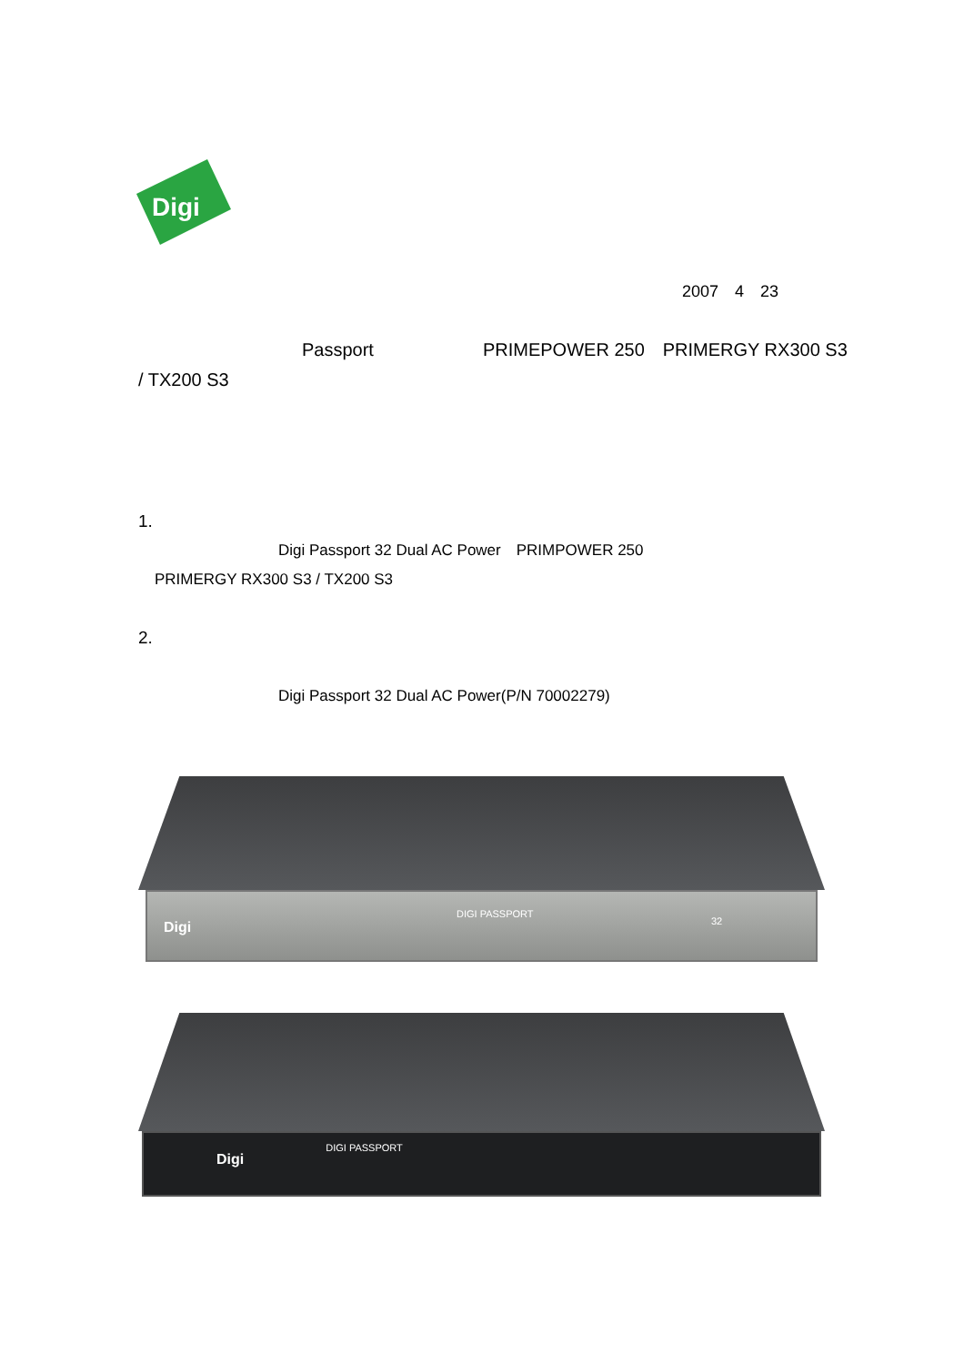Digi
2007　4　23
　　　　　　　　　Passport　　　　　　PRIMEPOWER 250　PRIMERGY RX300 S3 / TX200 S3
1.
　　　　　　　　Digi Passport 32 Dual AC Power　PRIMPOWER 250
PRIMERGY RX300 S3 / TX200 S3
2.
　　　　　　　　Digi Passport 32 Dual AC Power(P/N 70002279)
Digi
DIGI PASSPORT
32
Digi DIGI PASSPORT